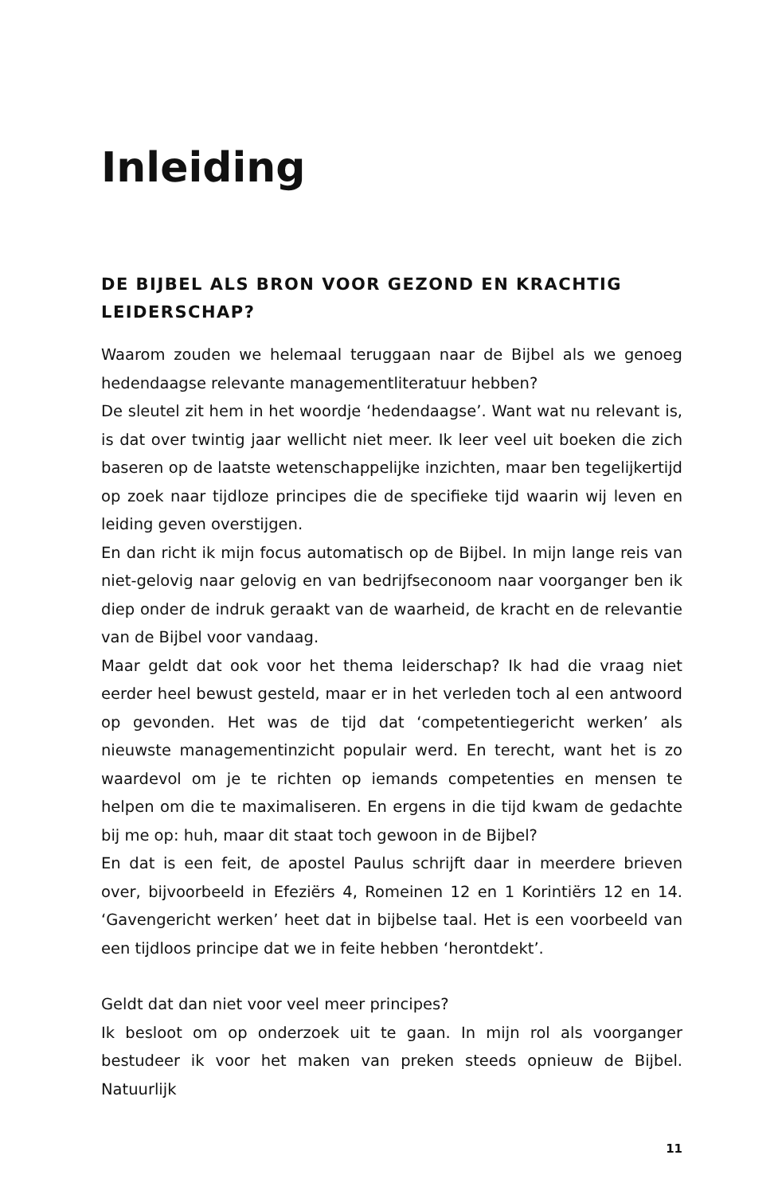Inleiding
DE BIJBEL ALS BRON VOOR GEZOND EN KRACHTIG LEIDERSCHAP?
Waarom zouden we helemaal teruggaan naar de Bijbel als we genoeg hedendaagse relevante managementliteratuur hebben?
De sleutel zit hem in het woordje ‘hedendaagse’. Want wat nu relevant is, is dat over twintig jaar wellicht niet meer. Ik leer veel uit boeken die zich baseren op de laatste wetenschappelijke inzichten, maar ben tegelijkertijd op zoek naar tijdloze principes die de specifieke tijd waarin wij leven en leiding geven overstijgen.
En dan richt ik mijn focus automatisch op de Bijbel. In mijn lange reis van niet-gelovig naar gelovig en van bedrijfseconoom naar voorganger ben ik diep onder de indruk geraakt van de waarheid, de kracht en de relevantie van de Bijbel voor vandaag.
Maar geldt dat ook voor het thema leiderschap? Ik had die vraag niet eerder heel bewust gesteld, maar er in het verleden toch al een antwoord op gevonden. Het was de tijd dat ‘competentiegericht werken’ als nieuwste managementinzicht populair werd. En terecht, want het is zo waardevol om je te richten op iemands competenties en mensen te helpen om die te maximaliseren. En ergens in die tijd kwam de gedachte bij me op: huh, maar dit staat toch gewoon in de Bijbel?
En dat is een feit, de apostel Paulus schrijft daar in meerdere brieven over, bijvoorbeeld in Efeziërs 4, Romeinen 12 en 1 Korintiërs 12 en 14. ‘Gavengericht werken’ heet dat in bijbelse taal. Het is een voorbeeld van een tijdloos principe dat we in feite hebben ‘herontdekt’.
Geldt dat dan niet voor veel meer principes?
Ik besloot om op onderzoek uit te gaan. In mijn rol als voorganger bestudeer ik voor het maken van preken steeds opnieuw de Bijbel. Natuurlijk
11